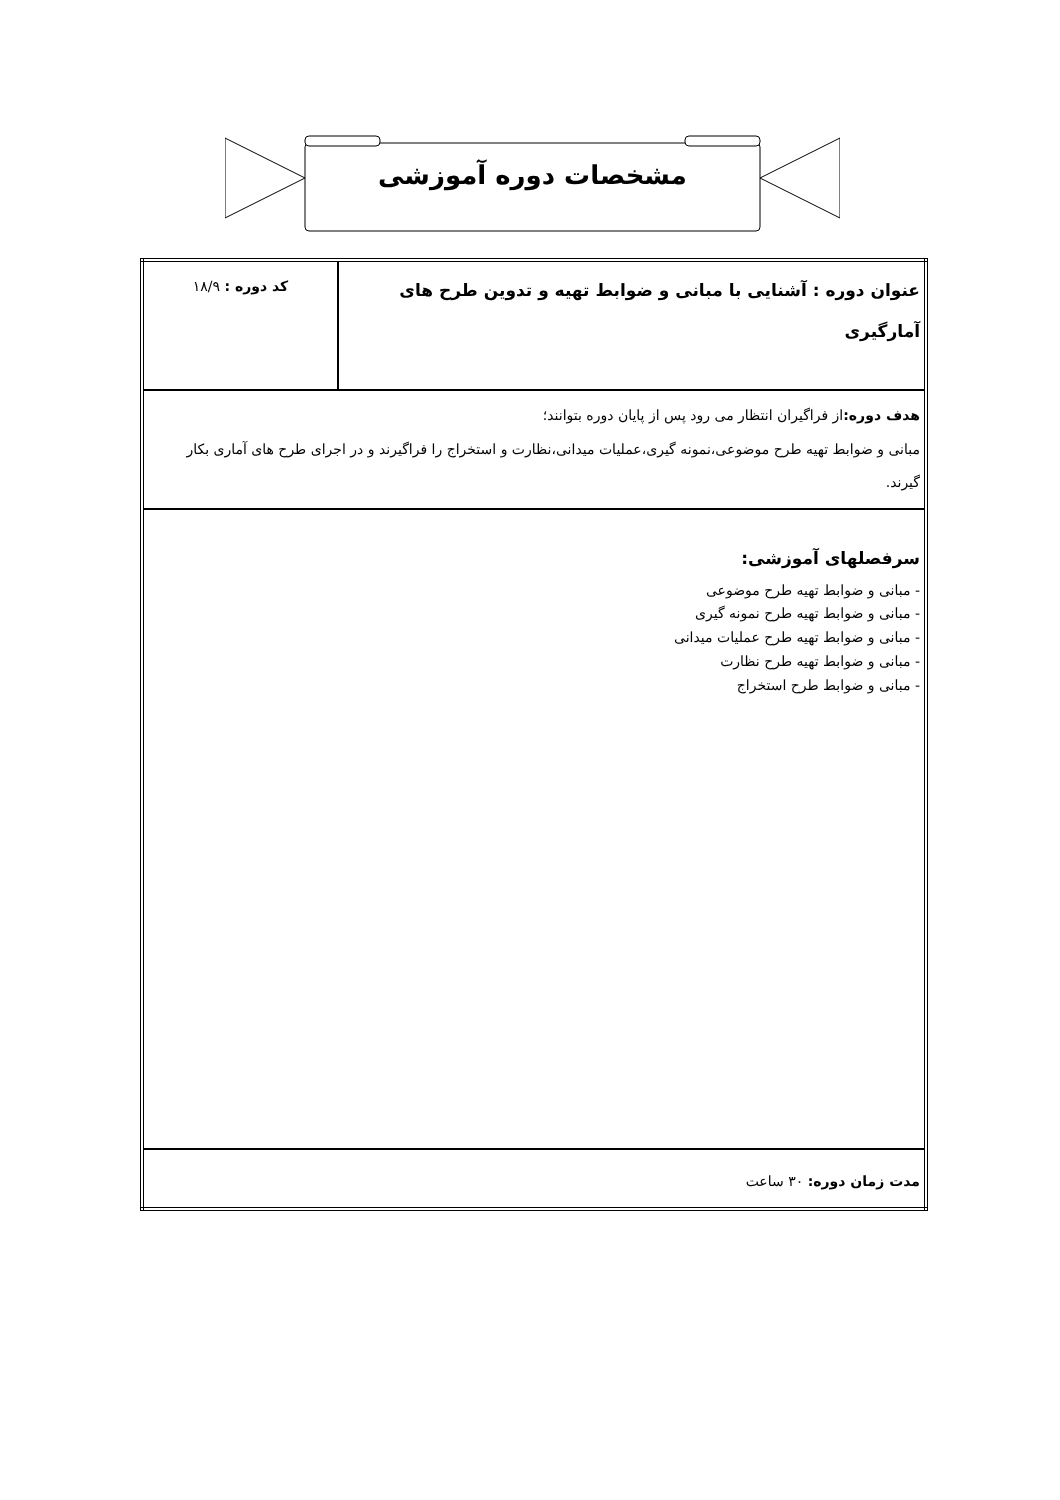مشخصات دوره آموزشی
| عنوان دوره : آشنایی با مبانی و ضوابط تهیه و تدوین طرح های آمارگیری | کد دوره : ۱۸/۹ |
| هدف دوره: از فراگیران انتظار می رود پس از پایان دوره بتوانند؛ مبانی و ضوابط تهیه طرح موضوعی،نمونه گیری،عملیات میدانی،نظارت و استخراج را فراگیرند و در اجرای طرح های آماری بکار گیرند. | |
| سرفصلهای آموزشی: - مبانی و ضوابط تهیه طرح موضوعی - مبانی و ضوابط تهیه طرح نمونه گیری - مبانی و ضوابط تهیه طرح عملیات میدانی - مبانی و ضوابط تهیه طرح نظارت - مبانی و ضوابط طرح استخراج | |
| مدت زمان دوره: ۳۰ ساعت | |